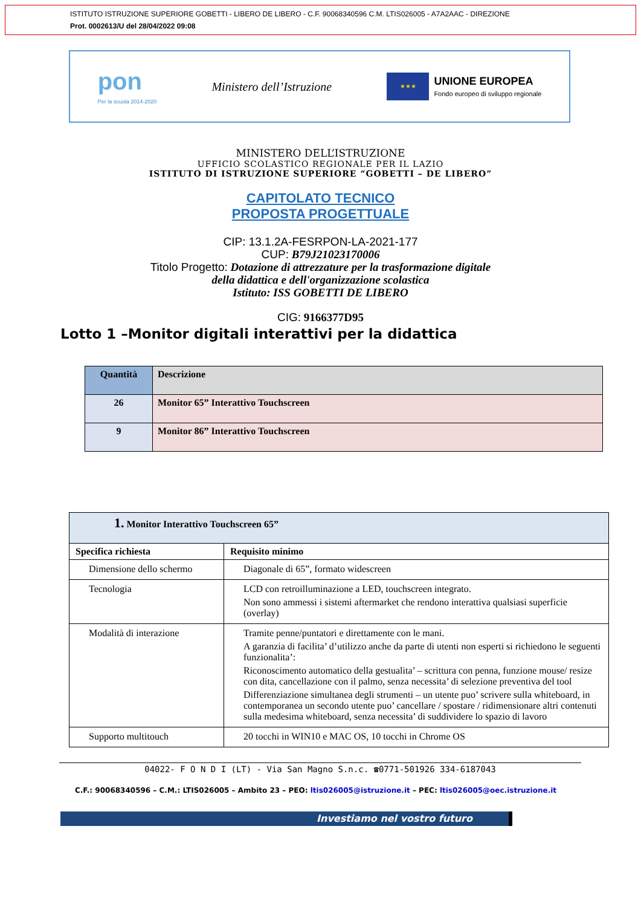ISTITUTO ISTRUZIONE SUPERIORE GOBETTI - LIBERO DE LIBERO - C.F. 90068340596 C.M. LTIS026005 - A7A2AAC - DIREZIONE
Prot. 0002613/U del 28/04/2022 09:08
pon
Per la scuola 2014-2020
Ministero dell’Istruzione
★★★
UNIONE EUROPEA
Fondo europeo di sviluppo regionale
MINISTERO DELL’ISTRUZIONE
UFFICIO SCOLASTICO REGIONALE PER IL LAZIO
ISTITUTO DI ISTRUZIONE SUPERIORE “GOBETTI – DE LIBERO”
CAPITOLATO TECNICO
PROPOSTA PROGETTUALE
CIP: 13.1.2A-FESRPON-LA-2021-177
CUP: B79J21023170006
Titolo Progetto: Dotazione di attrezzature per la trasformazione digitale
della didattica e dell'organizzazione scolastica
Istituto: ISS GOBETTI DE LIBERO
CIG: 9166377D95
Lotto 1 –Monitor digitali interattivi per la didattica
| Quantità | Descrizione |
| 26 | Monitor 65” Interattivo Touchscreen |
| 9 | Monitor 86” Interattivo Touchscreen |
| 1. Monitor Interattivo Touchscreen 65” | |
| Specifica richiesta | Requisito minimo |
| Dimensione dello schermo | Diagonale di 65”, formato widescreen |
| Tecnologia | LCD con retroilluminazione a LED, touchscreen integrato. Non sono ammessi i sistemi aftermarket che rendono interattiva qualsiasi superficie (overlay) |
| Modalità di interazione | Tramite penne/puntatori e direttamente con le mani. A garanzia di facilita’ d’utilizzo anche da parte di utenti non esperti si richiedono le seguenti funzionalita’: Riconoscimento automatico della gestualita’ – scrittura con penna, funzione mouse/ resize con dita, cancellazione con il palmo, senza necessita’ di selezione preventiva del tool Differenziazione simultanea degli strumenti – un utente puo’ scrivere sulla whiteboard, in contemporanea un secondo utente puo’ cancellare / spostare / ridimensionare altri contenuti sulla medesima whiteboard, senza necessita’ di suddividere lo spazio di lavoro |
| Supporto multitouch | 20 tocchi in WIN10 e MAC OS, 10 tocchi in Chrome OS |
04022- F O N D I (LT) - Via San Magno S.n.c. ☎0771-501926 334-6187043
C.F.: 90068340596 – C.M.: LTIS026005 – Ambito 23 – PEO: ltis026005@istruzione.it – PEC: ltis026005@oec.istruzione.it
Investiamo nel vostro futuro